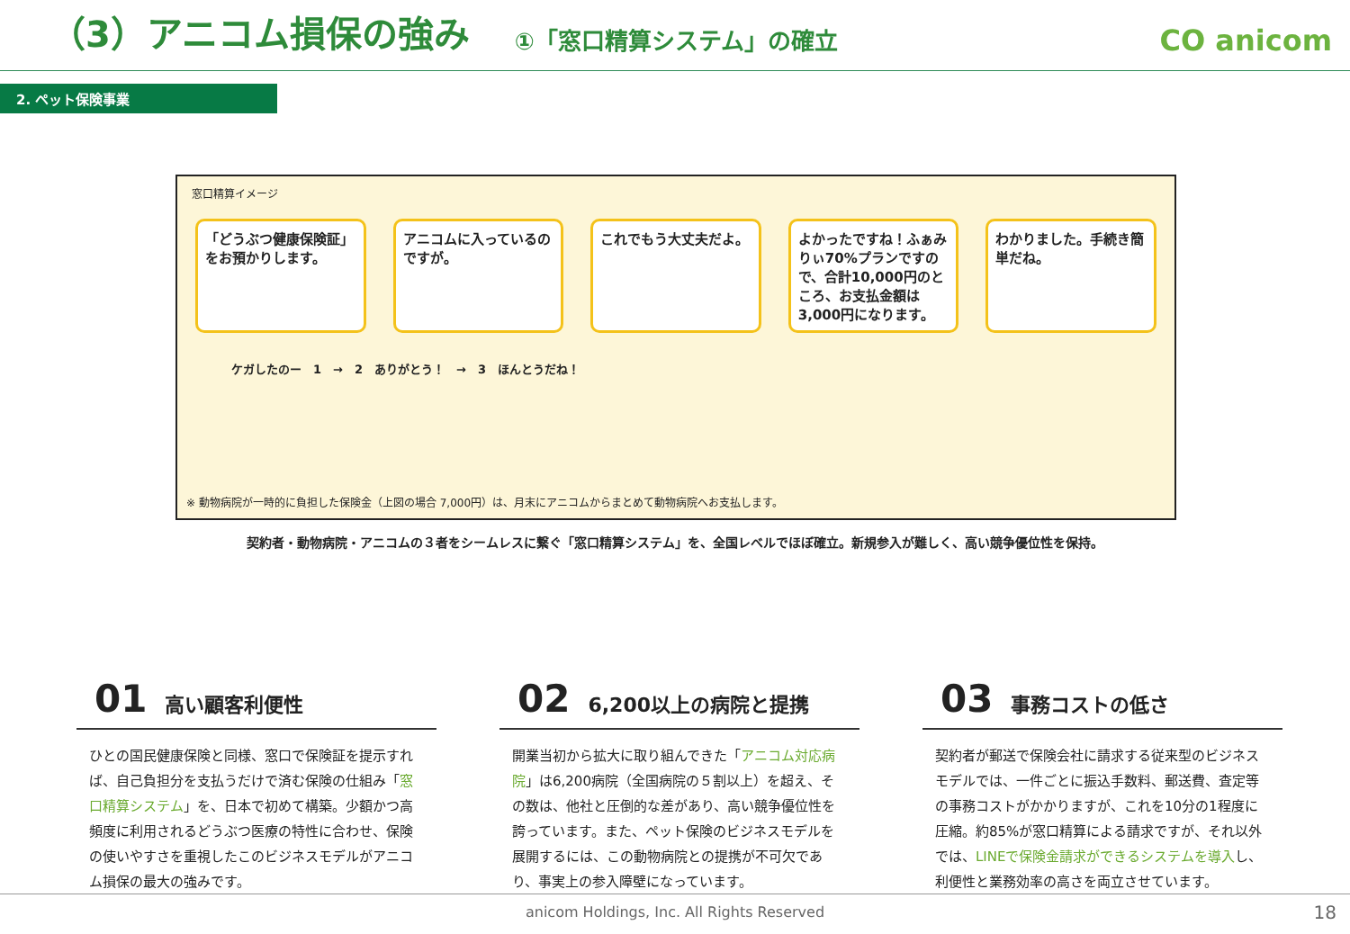（3）アニコム損保の強み
①「窓口精算システム」の確立
CO anicom
2. ペット保険事業
窓口精算イメージ
「どうぶつ健康保険証」をお預かりします。
アニコムに入っているのですが。
これでもう大丈夫だよ。 よかったですね！ふぁみりぃ70%プランですので、合計10,000円のところ、お支払金額は3,000円になります。
わかりました。手続き簡単だね。
ケガしたのー　1　→　2　ありがとう！　→　3　ほんとうだね！
※ 動物病院が一時的に負担した保険金（上図の場合 7,000円）は、月末にアニコムからまとめて動物病院へお支払します。
契約者・動物病院・アニコムの３者をシームレスに繋ぐ「窓口精算システム」を、全国レベルでほぼ確立。新規参入が難しく、高い競争優位性を保持。
01 高い顧客利便性
ひとの国民健康保険と同様、窓口で保険証を提示すれば、自己負担分を支払うだけで済む保険の仕組み「窓口精算システム」を、日本で初めて構築。少額かつ高頻度に利用されるどうぶつ医療の特性に合わせ、保険の使いやすさを重視したこのビジネスモデルがアニコム損保の最大の強みです。
02 6,200以上の病院と提携
開業当初から拡大に取り組んできた「アニコム対応病院」は6,200病院（全国病院の５割以上）を超え、その数は、他社と圧倒的な差があり、高い競争優位性を誇っています。また、ペット保険のビジネスモデルを展開するには、この動物病院との提携が不可欠であり、事実上の参入障壁になっています。
03 事務コストの低さ
契約者が郵送で保険会社に請求する従来型のビジネスモデルでは、一件ごとに振込手数料、郵送費、査定等の事務コストがかかりますが、これを10分の1程度に圧縮。約85%が窓口精算による請求ですが、それ以外では、LINEで保険金請求ができるシステムを導入し、利便性と業務効率の高さを両立させています。
anicom Holdings, Inc. All Rights Reserved 18